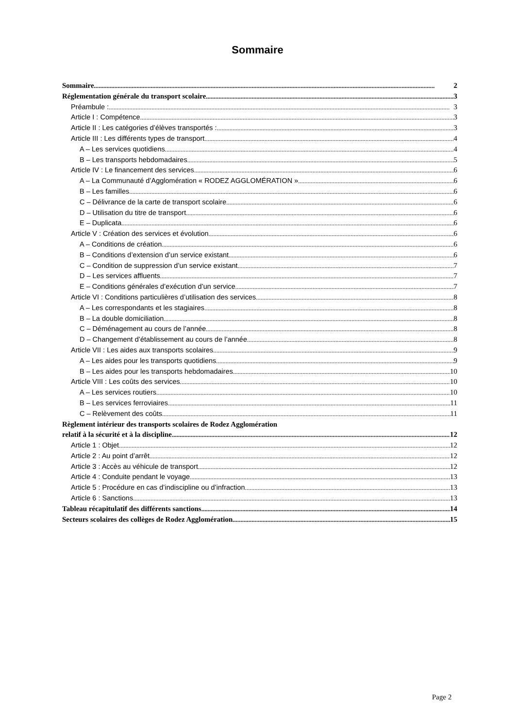Sommaire
Sommaire 2
Réglementation générale du transport scolaire 3
Préambule : 3
Article I : Compétence 3
Article II : Les catégories d’élèves transportés : 3
Article III : Les différents types de transport 4
A – Les services quotidiens 4
B – Les transports hebdomadaires 5
Article IV : Le financement des services 6
A – La Communauté d’Agglomération « RODEZ AGGLOMÉRATION » 6
B – Les familles 6
C – Délivrance de la carte de transport scolaire 6
D – Utilisation du titre de transport 6
E – Duplicata 6
Article V : Création des services et évolution 6
A – Conditions de création 6
B – Conditions d’extension d’un service existant 6
C – Condition de suppression d’un service existant 7
D – Les services affluents 7
E – Conditions générales d’exécution d’un service 7
Article VI : Conditions particulières d’utilisation des services 8
A – Les correspondants et les stagiaires 8
B – La double domiciliation 8
C – Déménagement au cours de l’année 8
D – Changement d’établissement au cours de l’année 8
Article VII : Les aides aux transports scolaires 9
A – Les aides pour les transports quotidiens 9
B – Les aides pour les transports hebdomadaires 10
Article VIII : Les coûts des services 10
A – Les services routiers 10
B – Les services ferroviaires 11
C – Relèvement des coûts 11
Règlement intérieur des transports scolaires de Rodez Agglomération
relatif à la sécurité et à la discipline 12
Article 1 : Objet 12
Article 2 : Au point d’arrêt 12
Article 3 : Accès au véhicule de transport 12
Article 4 : Conduite pendant le voyage 13
Article 5 : Procédure en cas d’indiscipline ou d’infraction 13
Article 6 : Sanctions 13
Tableau récapitulatif des différents sanctions 14
Secteurs scolaires des collèges de Rodez Agglomération 15
Page 2